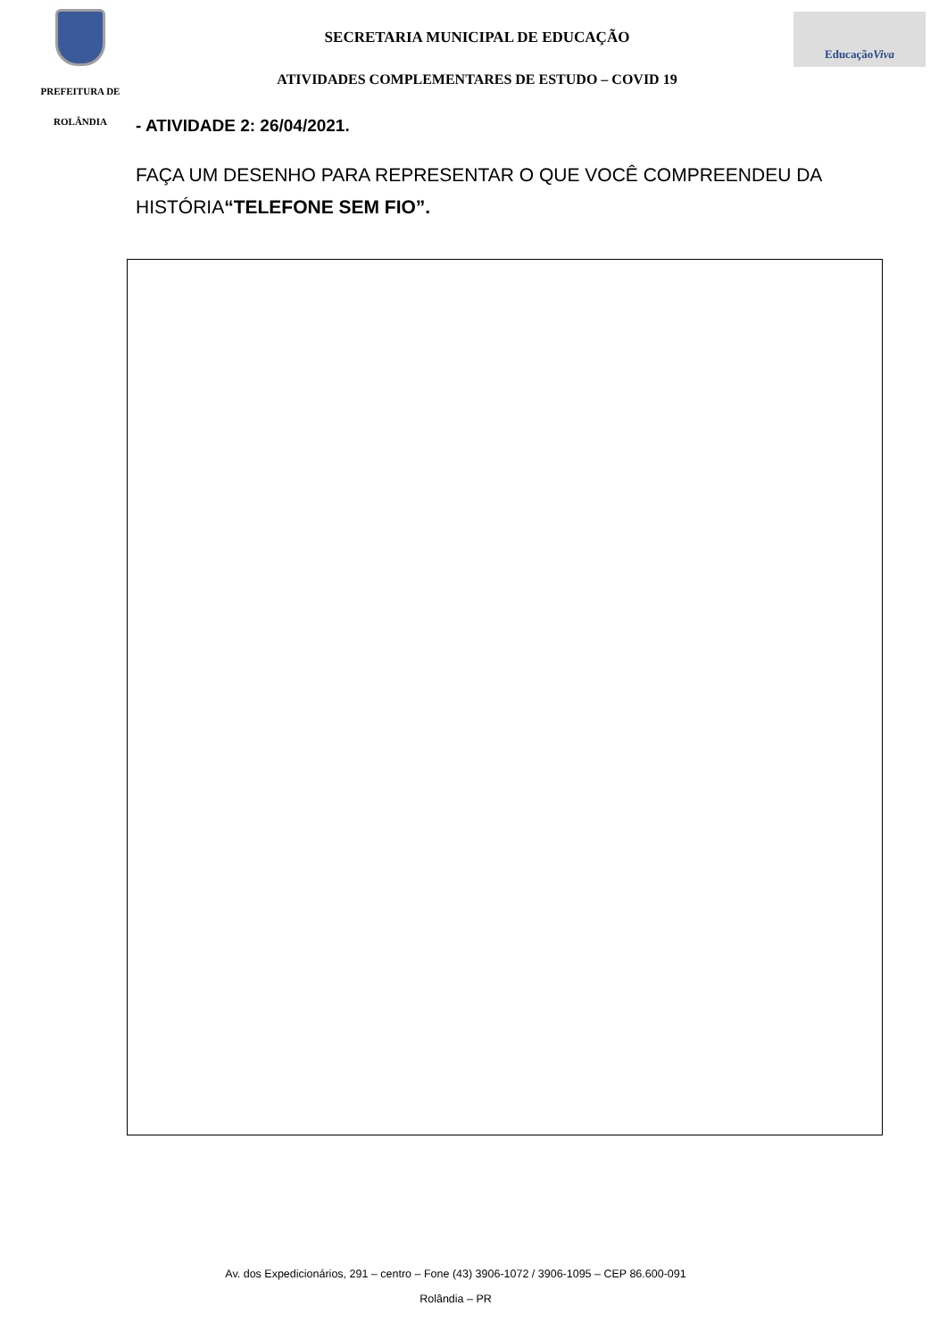PREFEITURA DE
ROLÂNDIA
SECRETARIA MUNICIPAL DE EDUCAÇÃO
ATIVIDADES COMPLEMENTARES DE ESTUDO – COVID 19
Educação Viva
- ATIVIDADE 2: 26/04/2021.
FAÇA UM DESENHO PARA REPRESENTAR O QUE VOCÊ COMPREENDEU DA HISTÓRIA“TELEFONE SEM FIO”.
Av. dos Expedicionários, 291 – centro – Fone (43) 3906-1072 / 3906-1095 – CEP 86.600-091
Rolândia – PR